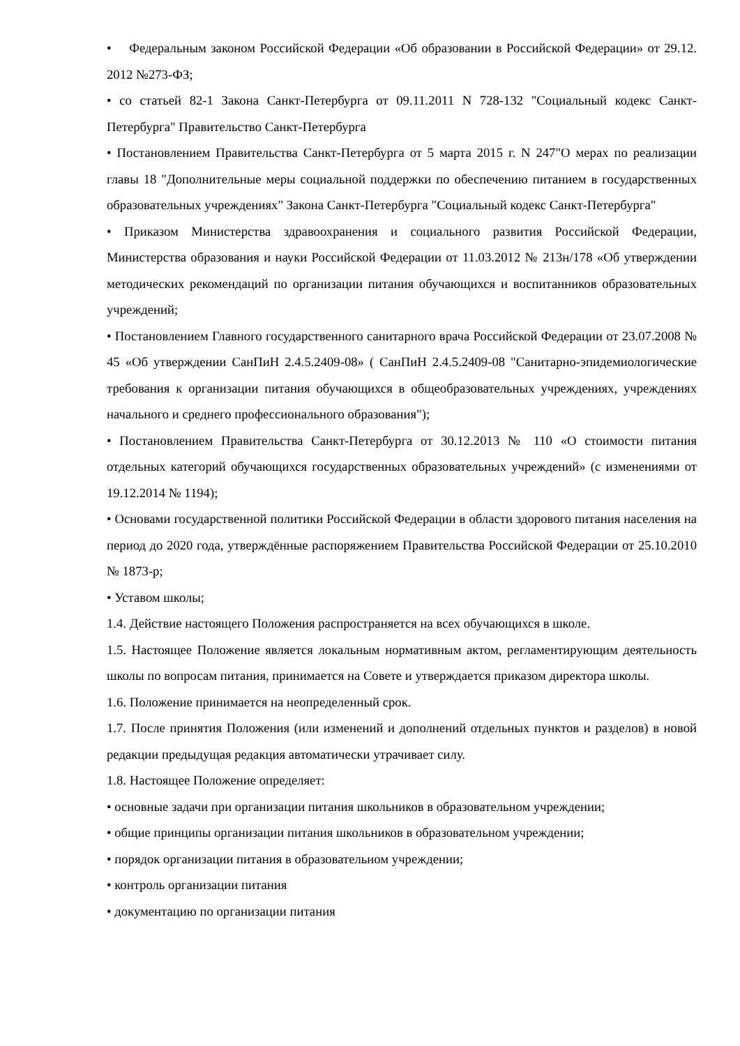• Федеральным законом Российской Федерации «Об образовании в Российской Федерации» от 29.12. 2012 №273-ФЗ;
• со статьей 82-1 Закона Санкт-Петербурга от 09.11.2011 N 728-132 "Социальный кодекс Санкт-Петербурга" Правительство Санкт-Петербурга
• Постановлением Правительства Санкт-Петербурга от 5 марта 2015 г. N 247"О мерах по реализации главы 18 "Дополнительные меры социальной поддержки по обеспечению питанием в государственных образовательных учреждениях" Закона Санкт-Петербурга "Социальный кодекс Санкт-Петербурга"
• Приказом Министерства здравоохранения и социального развития Российской Федерации, Министерства образования и науки Российской Федерации от 11.03.2012 № 213н/178 «Об утверждении методических рекомендаций по организации питания обучающихся и воспитанников образовательных учреждений;
• Постановлением Главного государственного санитарного врача Российской Федерации от 23.07.2008 № 45 «Об утверждении СанПиН 2.4.5.2409-08» ( СанПиН 2.4.5.2409-08 "Санитарно-эпидемиологические требования к организации питания обучающихся в общеобразовательных учреждениях, учреждениях начального и среднего профессионального образования");
• Постановлением Правительства Санкт-Петербурга от 30.12.2013 № 110 «О стоимости питания отдельных категорий обучающихся государственных образовательных учреждений» (с изменениями от 19.12.2014 № 1194);
• Основами государственной политики Российской Федерации в области здорового питания населения на период до 2020 года, утверждённые распоряжением Правительства Российской Федерации от 25.10.2010 № 1873-р;
• Уставом школы;
1.4. Действие настоящего Положения распространяется на всех обучающихся в школе.
1.5. Настоящее Положение является локальным нормативным актом, регламентирующим деятельность школы по вопросам питания, принимается на Совете и утверждается приказом директора школы.
1.6. Положение принимается на неопределенный срок.
1.7. После принятия Положения (или изменений и дополнений отдельных пунктов и разделов) в новой редакции предыдущая редакция автоматически утрачивает силу.
1.8. Настоящее Положение определяет:
• основные задачи при организации питания школьников в образовательном учреждении;
• общие принципы организации питания школьников в образовательном учреждении;
• порядок организации питания в образовательном учреждении;
• контроль организации питания
• документацию по организации питания